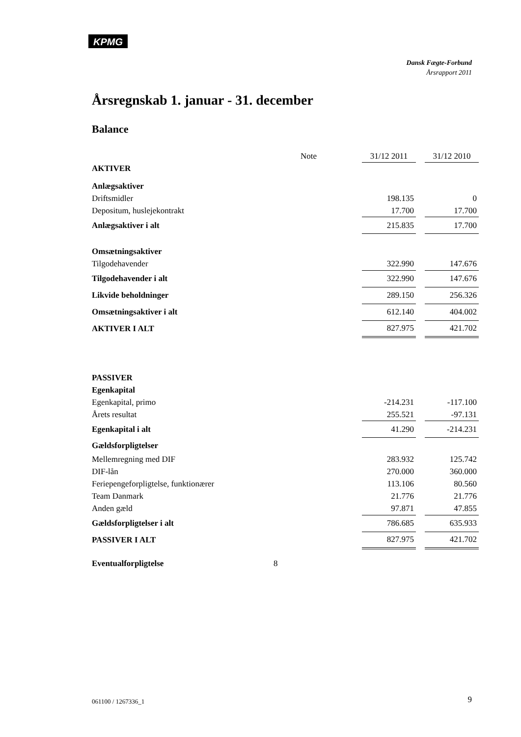KPMG
Dansk Fægte-Forbund
Årsrapport 2011
Årsregnskab 1. januar - 31. december
Balance
| | Note | 31/12 2011 | | 31/12 2010 |
| --- | --- | --- | --- | --- |
| AKTIVER | | | | |
| Anlægsaktiver | | | | |
| Driftsmidler | | 198.135 | | 0 |
| Depositum, huslejekontrakt | | 17.700 | | 17.700 |
| Anlægsaktiver i alt | | 215.835 | | 17.700 |
| Omsætningsaktiver | | | | |
| Tilgodehavender | | 322.990 | | 147.676 |
| Tilgodehavender i alt | | 322.990 | | 147.676 |
| Likvide beholdninger | | 289.150 | | 256.326 |
| Omsætningsaktiver i alt | | 612.140 | | 404.002 |
| AKTIVER I ALT | | 827.975 | | 421.702 |
| PASSIVER | | | | |
| Egenkapital | | | | |
| Egenkapital, primo | | -214.231 | | -117.100 |
| Årets resultat | | 255.521 | | -97.131 |
| Egenkapital i alt | | 41.290 | | -214.231 |
| Gældsforpligtelser | | | | |
| Mellemregning med DIF | | 283.932 | | 125.742 |
| DIF-lån | | 270.000 | | 360.000 |
| Feriepengeforpligtelse, funktionærer | | 113.106 | | 80.560 |
| Team Danmark | | 21.776 | | 21.776 |
| Anden gæld | | 97.871 | | 47.855 |
| Gældsforpligtelser i alt | | 786.685 | | 635.933 |
| PASSIVER I ALT | | 827.975 | | 421.702 |
| Eventualforpligtelse | 8 | | | |
061100 / 1267336_1 9